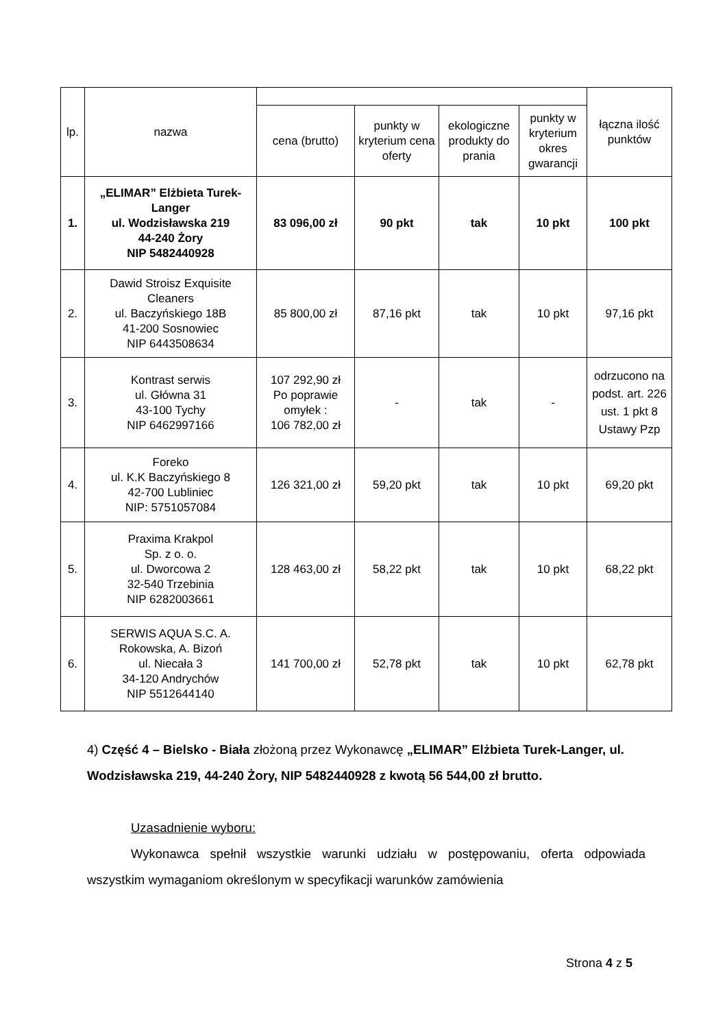| lp. | nazwa | | | | | łączna ilość punktów |
| --- | --- | --- | --- | --- | --- | --- |
| | | cena (brutto) | punkty w kryterium cena oferty | ekologiczne produkty do prania | punkty w kryterium okres gwarancji | |
| 1. | „ELIMAR” Elżbieta Turek-Langer ul. Wodzisławska 219 44-240 Żory NIP 5482440928 | 83 096,00 zł | 90 pkt | tak | 10 pkt | 100 pkt |
| 2. | Dawid Stroisz Exquisite Cleaners ul. Baczyńskiego 18B 41-200 Sosnowiec NIP 6443508634 | 85 800,00 zł | 87,16 pkt | tak | 10 pkt | 97,16 pkt |
| 3. | Kontrast serwis ul. Główna 31 43-100 Tychy NIP 6462997166 | 107 292,90 zł Po poprawie omyłek : 106 782,00 zł | - | tak | - | odrzucono na podst. art. 226 ust. 1 pkt 8 Ustawy Pzp |
| 4. | Foreko ul. K.K Baczyńskiego 8 42-700 Lubliniec NIP: 5751057084 | 126 321,00 zł | 59,20 pkt | tak | 10 pkt | 69,20 pkt |
| 5. | Praxima Krakpol Sp. z o. o. ul. Dworcowa 2 32-540 Trzebinia NIP 6282003661 | 128 463,00 zł | 58,22 pkt | tak | 10 pkt | 68,22 pkt |
| 6. | SERWIS AQUA S.C. A. Rokowska, A. Bizoń ul. Niecała 3 34-120 Andrychów NIP 5512644140 | 141 700,00 zł | 52,78 pkt | tak | 10 pkt | 62,78 pkt |
4) Część 4 – Bielsko - Biała złożoną przez Wykonawcę „ELIMAR” Elżbieta Turek-Langer, ul. Wodzisławska 219, 44-240 Żory, NIP 5482440928 z kwotą 56 544,00 zł brutto.
Uzasadnienie wyboru:
Wykonawca spełnił wszystkie warunki udziału w postępowaniu, oferta odpowiada wszystkim wymaganiom określonym w specyfikacji warunków zamówienia
Strona 4 z 5